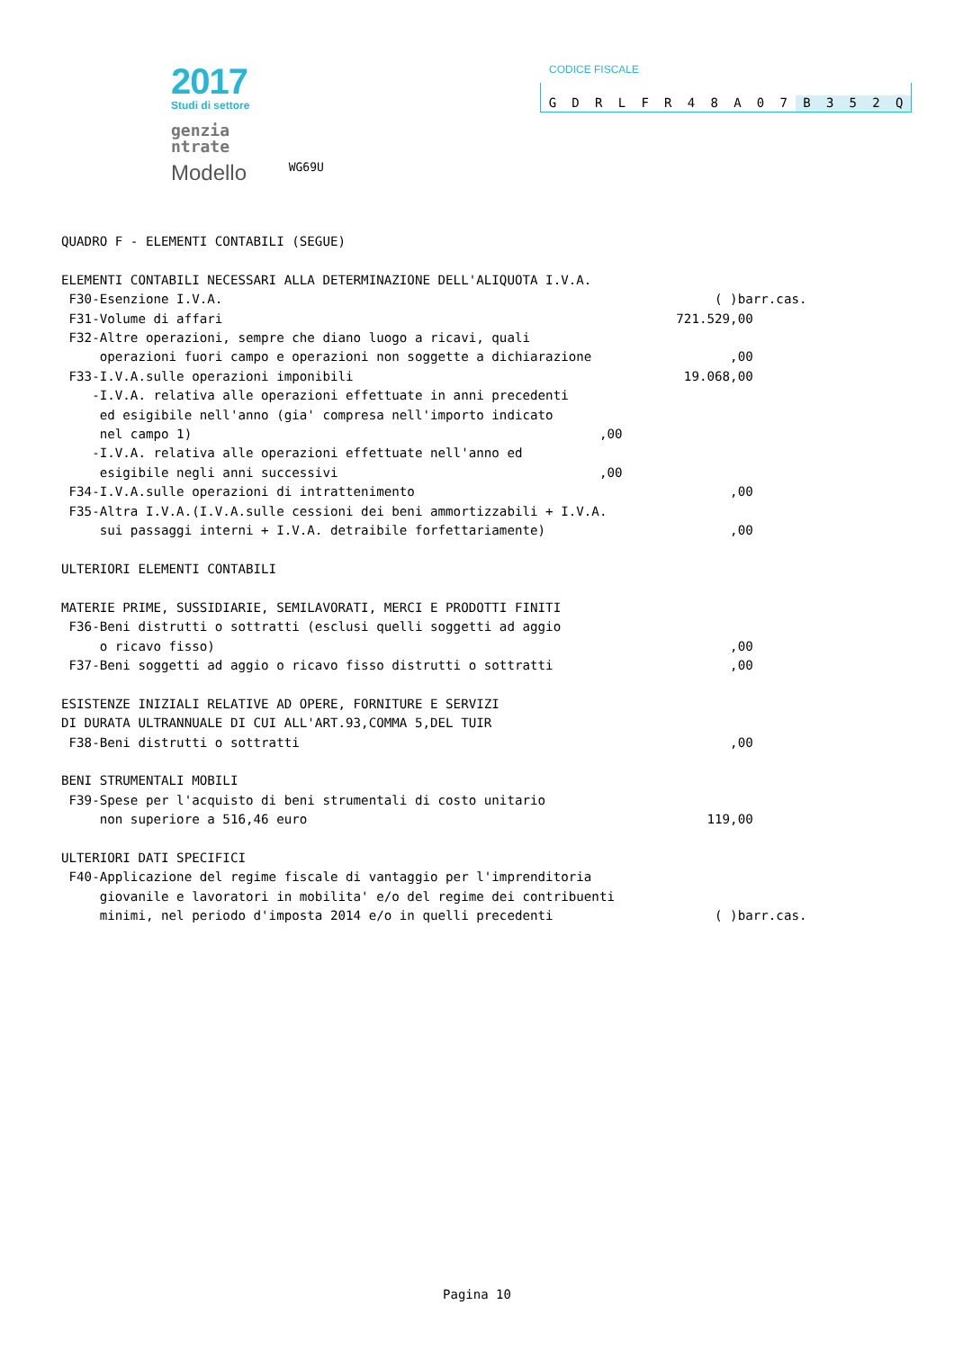2017
Studi di settore
genzia
ntrate
Modello WG69U
CODICE FISCALE
GDRLFR 48 A 07 B 352 Q
QUADRO F - ELEMENTI CONTABILI (SEGUE) ELEMENTI CONTABILI NECESSARI ALLA DETERMINAZIONE DELL'ALIQUOTA I.V.A. F30-Esenzione I.V.A. ( )barr.cas. F31-Volume di affari 721.529,00 F32-Altre operazioni, sempre che diano luogo a ricavi, quali operazioni fuori campo e operazioni non soggette a dichiarazione,00 F33-I.V.A.sulle operazioni imponibili 19.068,00 -I.V.A. relativa alle operazioni effettuate in anni precedenti ed esigibile nell'anno (gia' compresa nell'importo indicato nel campo 1),00 -I.V.A. relativa alle operazioni effettuate nell'anno ed esigibile negli anni successivi,00 F34-I.V.A.sulle operazioni di intrattenimento,00 F35-Altra I.V.A.(I.V.A.sulle cessioni dei beni ammortizzabili + I.V.A. sui passaggi interni + I.V.A. detraibile forfettariamente),00 ULTERIORI ELEMENTI CONTABILI MATERIE PRIME, SUSSIDIARIE, SEMILAVORATI, MERCI E PRODOTTI FINITI F36-Beni distrutti o sottratti (esclusi quelli soggetti ad aggio o ricavo fisso),00 F37-Beni soggetti ad aggio o ricavo fisso distrutti o sottratti,00 ESISTENZE INIZIALI RELATIVE AD OPERE, FORNITURE E SERVIZI DI DURATA ULTRANNUALE DI CUI ALL'ART.93,COMMA 5,DEL TUIR F38-Beni distrutti o sottratti,00 BENI STRUMENTALI MOBILI F39-Spese per l'acquisto di beni strumentali di costo unitario non superiore a 516,46 euro 119,00 ULTERIORI DATI SPECIFICI F40-Applicazione del regime fiscale di vantaggio per l'imprenditoria giovanile e lavoratori in mobilita' e/o del regime dei contribuenti minimi, nel periodo d'imposta 2014 e/o in quelli precedenti ( )barr.cas.
Pagina 10